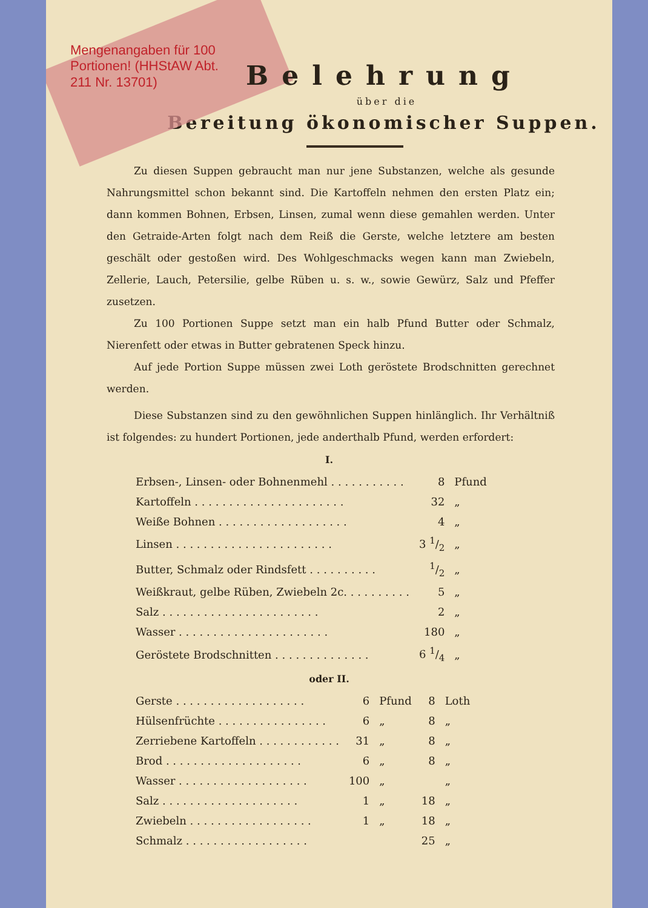Mengenangaben für 100 Portionen! (HHStAW Abt. 211 Nr. 13701)
Belehrung
über die
Bereitung ökonomischer Suppen.
Zu diesen Suppen gebraucht man nur jene Substanzen, welche als gesunde Nahrungsmittel schon bekannt sind. Die Kartoffeln nehmen den ersten Platz ein; dann kommen Bohnen, Erbsen, Linsen, zumal wenn diese gemahlen werden. Unter den Getraide-Arten folgt nach dem Reiß die Gerste, welche letztere am besten geschält oder gestoßen wird. Des Wohlgeschmacks wegen kann man Zwiebeln, Zellerie, Lauch, Petersilie, gelbe Rüben u. s. w., sowie Gewürz, Salz und Pfeffer zusetzen.
Zu 100 Portionen Suppe setzt man ein halb Pfund Butter oder Schmalz, Nierenfett oder etwas in Butter gebratenen Speck hinzu.
Auf jede Portion Suppe müssen zwei Loth geröstete Brodschnitten gerechnet werden.
Diese Substanzen sind zu den gewöhnlichen Suppen hinlänglich. Ihr Verhältniß ist folgendes: zu hundert Portionen, jede anderthalb Pfund, werden erfordert:
I.
| Erbsen-, Linsen- oder Bohnenmehl . . . . . . . . . . . | 8 | Pfund |
| Kartoffeln . . . . . . . . . . . . . . . . . . . . . . | 32 | „ |
| Weiße Bohnen . . . . . . . . . . . . . . . . . . . | 4 | „ |
| Linsen . . . . . . . . . . . . . . . . . . . . . . . | 3 1/2 | „ |
| Butter, Schmalz oder Rindsfett . . . . . . . . . . | 1/2 | „ |
| Weißkraut, gelbe Rüben, Zwiebeln 2c. . . . . . . . . . | 5 | „ |
| Salz . . . . . . . . . . . . . . . . . . . . . . . | 2 | „ |
| Wasser . . . . . . . . . . . . . . . . . . . . . . | 180 | „ |
| Geröstete Brodschnitten . . . . . . . . . . . . . . | 6 1/4 | „ |
oder II.
| Gerste . . . . . . . . . . . . . . . . . . . | 6 | Pfund | 8 | Loth |
| Hülsenfrüchte . . . . . . . . . . . . . . . . | 6 | „ | 8 | „ |
| Zerriebene Kartoffeln . . . . . . . . . . . . | 31 | „ | 8 | „ |
| Brod . . . . . . . . . . . . . . . . . . . . | 6 | „ | 8 | „ |
| Wasser . . . . . . . . . . . . . . . . . . . | 100 | „ | | „ |
| Salz . . . . . . . . . . . . . . . . . . . . | 1 | „ | 18 | „ |
| Zwiebeln . . . . . . . . . . . . . . . . . . | 1 | „ | 18 | „ |
| Schmalz . . . . . . . . . . . . . . . . . . | | | 25 | „ |